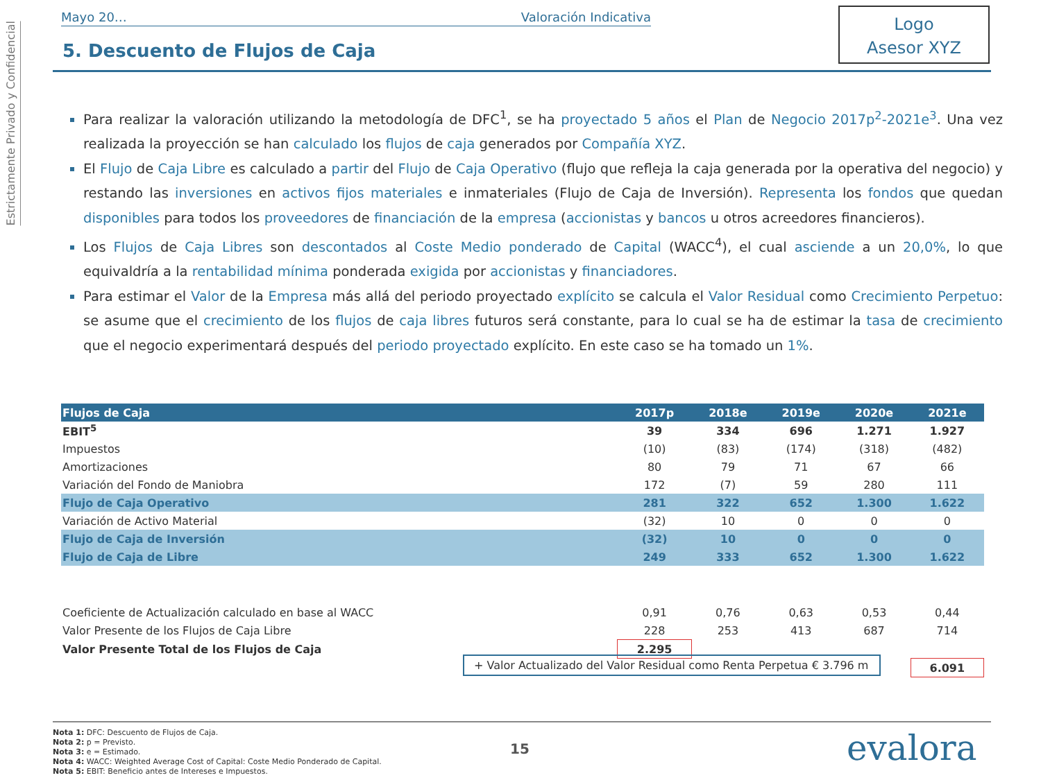Estrictamente Privado y Confidencial
Mayo 20… Valoración Indicativa
5. Descuento de Flujos de Caja
Logo
Asesor XYZ
Para realizar la valoración utilizando la metodología de DFC<sup>1</sup>, se ha proyectado 5 años el Plan de Negocio 2017p<sup>2</sup>-2021e<sup>3</sup>. Una vez realizada la proyección se han calculado los flujos de caja generados por Compañía XYZ.
El Flujo de Caja Libre es calculado a partir del Flujo de Caja Operativo (flujo que refleja la caja generada por la operativa del negocio) y restando las inversiones en activos fijos materiales e inmateriales (Flujo de Caja de Inversión). Representa los fondos que quedan disponibles para todos los proveedores de financiación de la empresa (accionistas y bancos u otros acreedores financieros).
Los Flujos de Caja Libres son descontados al Coste Medio ponderado de Capital (WACC<sup>4</sup>), el cual asciende a un 20,0%, lo que equivaldría a la rentabilidad mínima ponderada exigida por accionistas y financiadores.
Para estimar el Valor de la Empresa más allá del periodo proyectado explícito se calcula el Valor Residual como Crecimiento Perpetuo: se asume que el crecimiento de los flujos de caja libres futuros será constante, para lo cual se ha de estimar la tasa de crecimiento que el negocio experimentará después del periodo proyectado explícito. En este caso se ha tomado un 1%.
| Flujos de Caja | 2017p | 2018e | 2019e | 2020e | 2021e |
| --- | --- | --- | --- | --- | --- |
| EBIT<sup>5</sup> | 39 | 334 | 696 | 1.271 | 1.927 |
| Impuestos | (10) | (83) | (174) | (318) | (482) |
| Amortizaciones | 80 | 79 | 71 | 67 | 66 |
| Variación del Fondo de Maniobra | 172 | (7) | 59 | 280 | 111 |
| Flujo de Caja Operativo | 281 | 322 | 652 | 1.300 | 1.622 |
| Variación de Activo Material | (32) | 10 | 0 | 0 | 0 |
| Flujo de Caja de Inversión | (32) | 10 | 0 | 0 | 0 |
| Flujo de Caja de Libre | 249 | 333 | 652 | 1.300 | 1.622 |
| Coeficiente de Actualización calculado en base al WACC | 0,91 | 0,76 | 0,63 | 0,53 | 0,44 |
| Valor Presente de los Flujos de Caja Libre | 228 | 253 | 413 | 687 | 714 |
| Valor Presente Total de los Flujos de Caja | 2.295 | | | | |
| | | | | | 6.091 |
+ Valor Actualizado del Valor Residual como Renta Perpetua € 3.796 m
Nota 1: DFC: Descuento de Flujos de Caja.
Nota 2: p = Previsto.
Nota 3: e = Estimado.
Nota 4: WACC: Weighted Average Cost of Capital: Coste Medio Ponderado de Capital.
Nota 5: EBIT: Beneficio antes de Intereses e Impuestos.
15 evalora